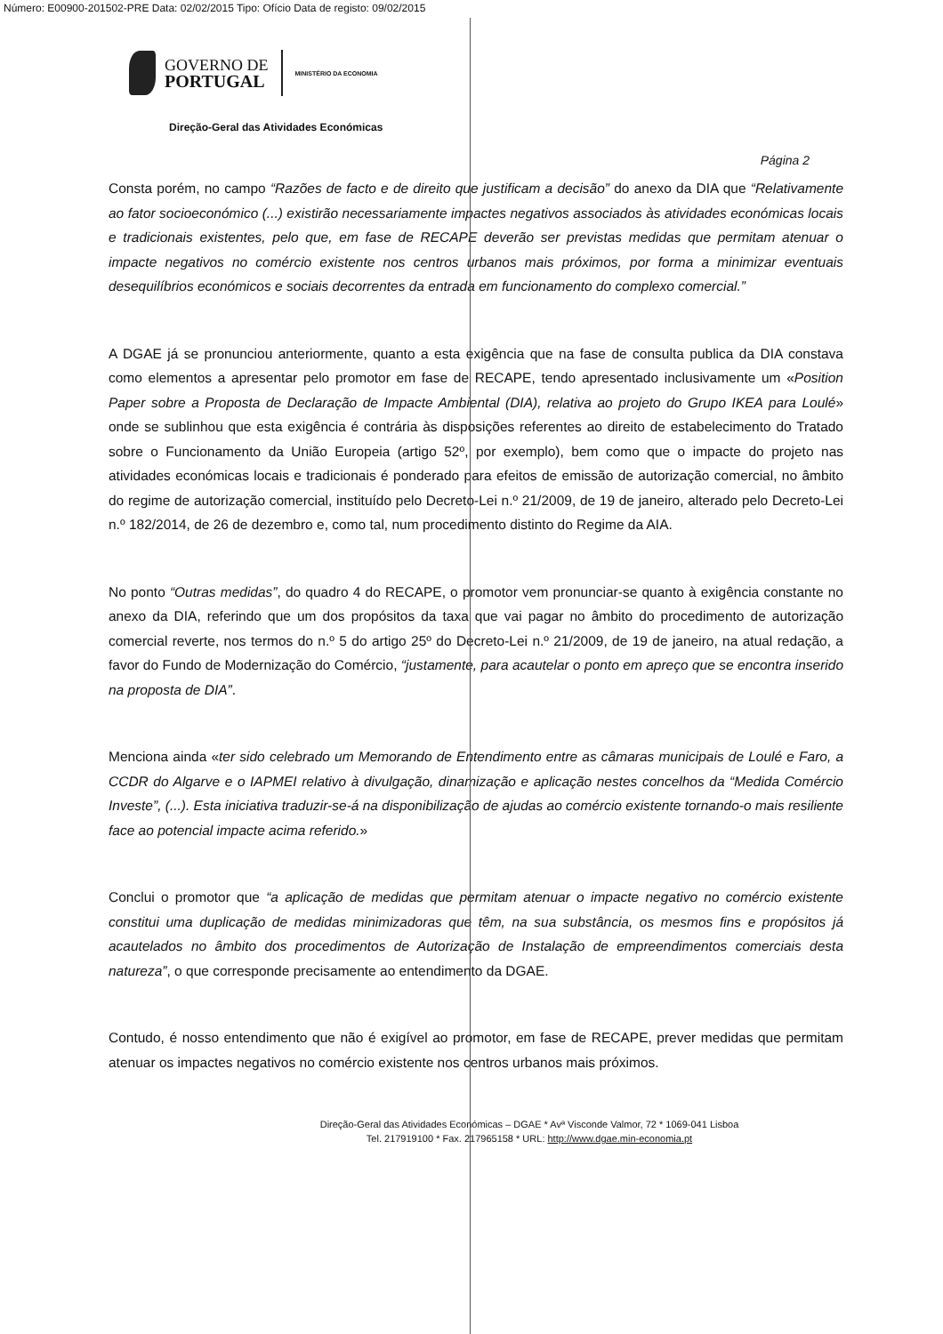Número: E00900-201502-PRE Data: 02/02/2015 Tipo: Ofício Data de registo: 09/02/2015
GOVERNO DE
PORTUGAL
MINISTÉRIO DA ECONOMIA
Direção-Geral das Atividades Económicas
Página 2
Consta porém, no campo “Razões de facto e de direito que justificam a decisão” do anexo da DIA que “Relativamente ao fator socioeconómico (...) existirão necessariamente impactes negativos associados às atividades económicas locais e tradicionais existentes, pelo que, em fase de RECAPE deverão ser previstas medidas que permitam atenuar o impacte negativos no comércio existente nos centros urbanos mais próximos, por forma a minimizar eventuais desequilíbrios económicos e sociais decorrentes da entrada em funcionamento do complexo comercial.”
A DGAE já se pronunciou anteriormente, quanto a esta exigência que na fase de consulta publica da DIA constava como elementos a apresentar pelo promotor em fase de RECAPE, tendo apresentado inclusivamente um «Position Paper sobre a Proposta de Declaração de Impacte Ambiental (DIA), relativa ao projeto do Grupo IKEA para Loulé» onde se sublinhou que esta exigência é contrária às disposições referentes ao direito de estabelecimento do Tratado sobre o Funcionamento da União Europeia (artigo 52º, por exemplo), bem como que o impacte do projeto nas atividades económicas locais e tradicionais é ponderado para efeitos de emissão de autorização comercial, no âmbito do regime de autorização comercial, instituído pelo Decreto-Lei n.º 21/2009, de 19 de janeiro, alterado pelo Decreto-Lei n.º 182/2014, de 26 de dezembro e, como tal, num procedimento distinto do Regime da AIA.
No ponto “Outras medidas”, do quadro 4 do RECAPE, o promotor vem pronunciar-se quanto à exigência constante no anexo da DIA, referindo que um dos propósitos da taxa que vai pagar no âmbito do procedimento de autorização comercial reverte, nos termos do n.º 5 do artigo 25º do Decreto-Lei n.º 21/2009, de 19 de janeiro, na atual redação, a favor do Fundo de Modernização do Comércio, “justamente, para acautelar o ponto em apreço que se encontra inserido na proposta de DIA”.
Menciona ainda «ter sido celebrado um Memorando de Entendimento entre as câmaras municipais de Loulé e Faro, a CCDR do Algarve e o IAPMEI relativo à divulgação, dinamização e aplicação nestes concelhos da “Medida Comércio Investe”, (...). Esta iniciativa traduzir-se-á na disponibilização de ajudas ao comércio existente tornando-o mais resiliente face ao potencial impacte acima referido.»
Conclui o promotor que “a aplicação de medidas que permitam atenuar o impacte negativo no comércio existente constitui uma duplicação de medidas minimizadoras que têm, na sua substância, os mesmos fins e propósitos já acautelados no âmbito dos procedimentos de Autorização de Instalação de empreendimentos comerciais desta natureza”, o que corresponde precisamente ao entendimento da DGAE.
Contudo, é nosso entendimento que não é exigível ao promotor, em fase de RECAPE, prever medidas que permitam atenuar os impactes negativos no comércio existente nos centros urbanos mais próximos.
Direção-Geral das Atividades Económicas – DGAE * Avª Visconde Valmor, 72 * 1069-041 Lisboa
Tel. 217919100 * Fax. 217965158 * URL: http://www.dgae.min-economia.pt